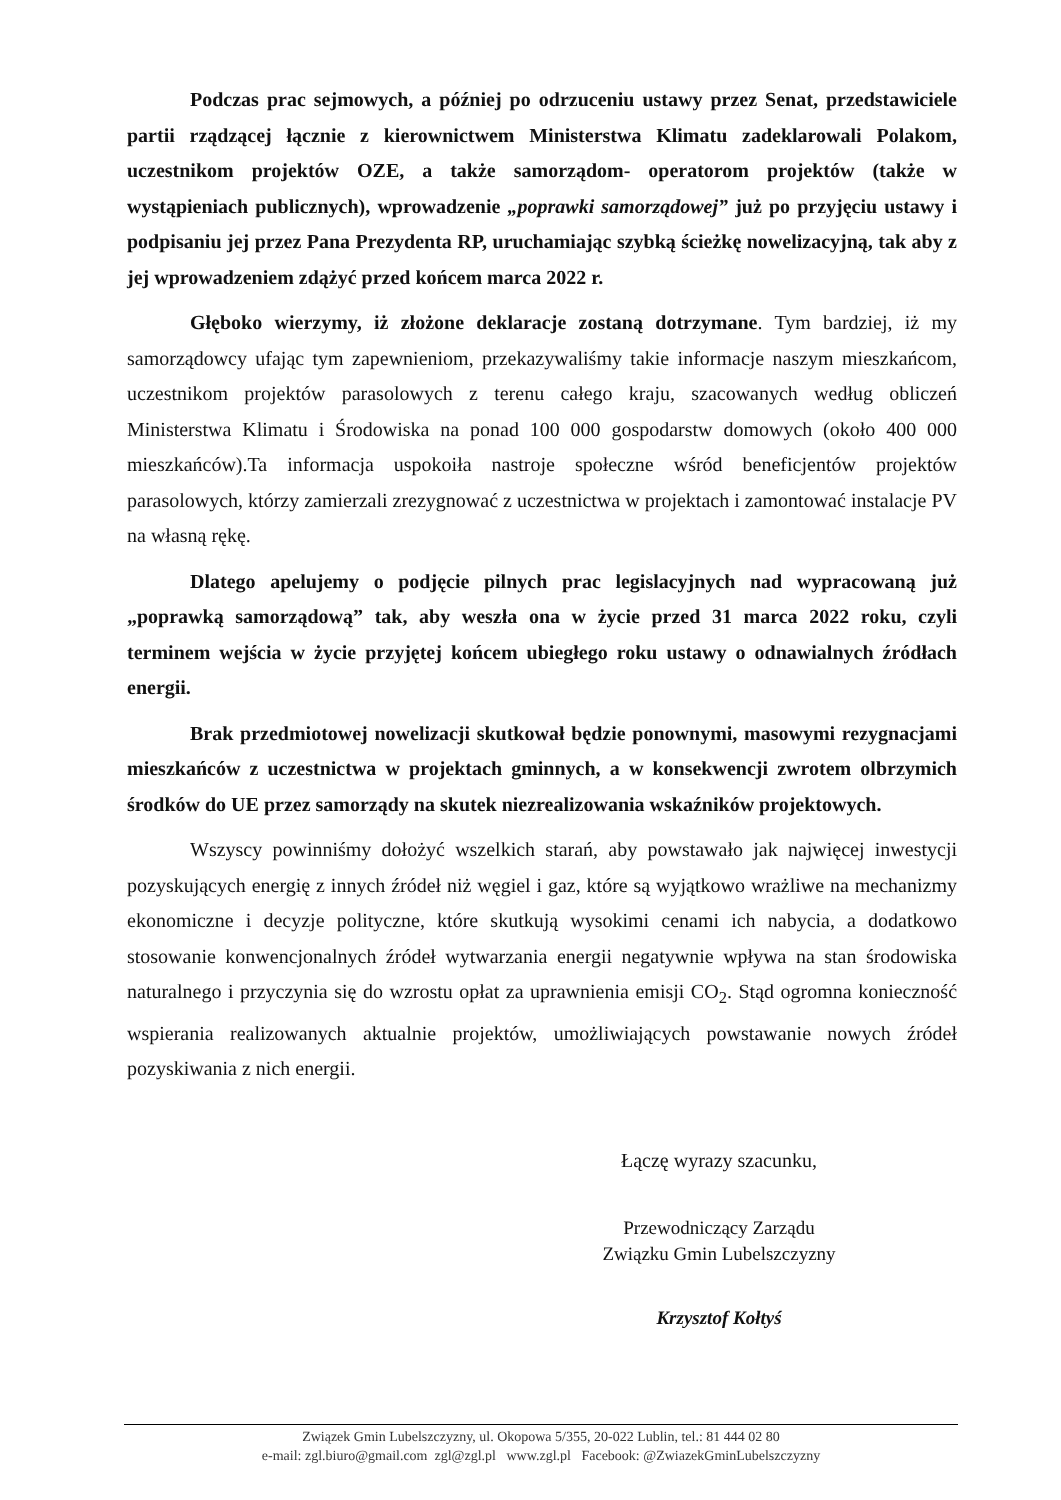Podczas prac sejmowych, a później po odrzuceniu ustawy przez Senat, przedstawiciele partii rządzącej łącznie z kierownictwem Ministerstwa Klimatu zadeklarowali Polakom, uczestnikom projektów OZE, a także samorządom- operatorom projektów (także w wystąpieniach publicznych), wprowadzenie „poprawki samorządowej” już po przyjęciu ustawy i podpisaniu jej przez Pana Prezydenta RP, uruchamiając szybką ścieżkę nowelizacyjną, tak aby z jej wprowadzeniem zdążyć przed końcem marca 2022 r.
Głęboko wierzymy, iż złożone deklaracje zostaną dotrzymane. Tym bardziej, iż my samorządowcy ufając tym zapewnieniom, przekazywaliśmy takie informacje naszym mieszkańcom, uczestnikom projektów parasolowych z terenu całego kraju, szacowanych według obliczeń Ministerstwa Klimatu i Środowiska na ponad 100 000 gospodarstw domowych (około 400 000 mieszkańców).Ta informacja uspokoiła nastroje społeczne wśród beneficjentów projektów parasolowych, którzy zamierzali zrezygnować z uczestnictwa w projektach i zamontować instalacje PV na własną rękę.
Dlatego apelujemy o podjęcie pilnych prac legislacyjnych nad wypracowaną już „poprawką samorządową” tak, aby weszła ona w życie przed 31 marca 2022 roku, czyli terminem wejścia w życie przyjętej końcem ubiegłego roku ustawy o odnawialnych źródłach energii.
Brak przedmiotowej nowelizacji skutkował będzie ponownymi, masowymi rezygnacjami mieszkańców z uczestnictwa w projektach gminnych, a w konsekwencji zwrotem olbrzymich środków do UE przez samorządy na skutek niezrealizowania wskaźników projektowych.
Wszyscy powinniśmy dołożyć wszelkich starań, aby powstawało jak najwięcej inwestycji pozyskujących energię z innych źródeł niż węgiel i gaz, które są wyjątkowo wrażliwe na mechanizmy ekonomiczne i decyzje polityczne, które skutkują wysokimi cenami ich nabycia, a dodatkowo stosowanie konwencjonalnych źródeł wytwarzania energii negatywnie wpływa na stan środowiska naturalnego i przyczynia się do wzrostu opłat za uprawnienia emisji CO<sub>2</sub>. Stąd ogromna konieczność wspierania realizowanych aktualnie projektów, umożliwiających powstawanie nowych źródeł pozyskiwania z nich energii.
Łączę wyrazy szacunku,
Przewodniczący Zarządu
Związku Gmin Lubelszczyzny
Krzysztof Kołtyś
Związek Gmin Lubelszczyzny, ul. Okopowa 5/355, 20-022 Lublin, tel.: 81 444 02 80
e-mail: zgl.biuro@gmail.com zgl@zgl.pl www.zgl.pl Facebook: @ZwiazekGminLubelszczyzny